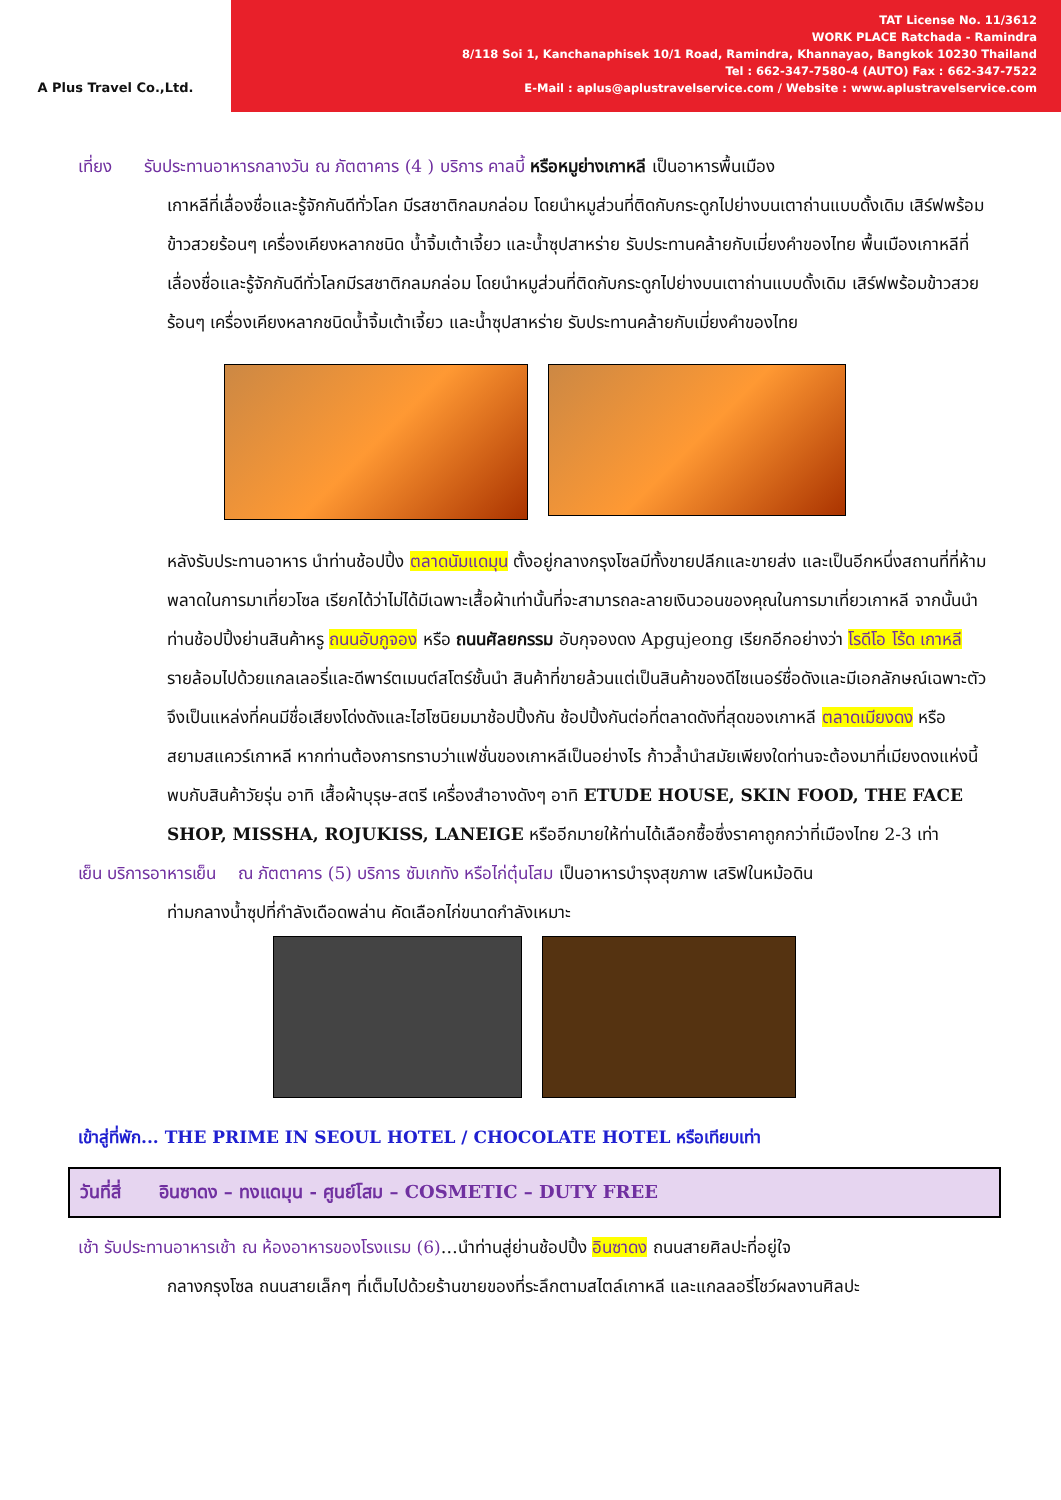A Plus Travel Co.,Ltd.
TAT License No. 11/3612
WORK PLACE Ratchada - Ramindra
8/118 Soi 1, Kanchanaphisek 10/1 Road, Ramindra, Khannayao, Bangkok 10230 Thailand
Tel : 662-347-7580-4 (AUTO) Fax : 662-347-7522
E-Mail : aplus@aplustravelservice.com / Website : www.aplustravelservice.com
เที่ยง รับประทานอาหารกลางวัน ณ ภัตตาคาร (4 ) บริการ คาลบี้ หรือหมูย่างเกาหลี เป็นอาหารพื้นเมือง
เกาหลีที่เลื่องชื่อและรู้จักกันดีทั่วโลก มีรสชาติกลมกล่อม โดยนำหมูส่วนที่ติดกับกระดูกไปย่างบนเตาถ่านแบบดั้งเดิม เสิร์ฟพร้อมข้าวสวยร้อนๆ เครื่องเคียงหลากชนิด น้ำจิ้มเต้าเจี้ยว และน้ำซุปสาหร่าย รับประทานคล้ายกับเมี่ยงคำของไทย พื้นเมืองเกาหลีที่เลื่องชื่อและรู้จักกันดีทั่วโลกมีรสชาติกลมกล่อม โดยนำหมูส่วนที่ติดกับกระดูกไปย่างบนเตาถ่านแบบดั้งเดิม เสิร์ฟพร้อมข้าวสวยร้อนๆ เครื่องเคียงหลากชนิดน้ำจิ้มเต้าเจี้ยว และน้ำซุปสาหร่าย รับประทานคล้ายกับเมี่ยงคำของไทย
หลังรับประทานอาหาร นำท่านช้อปปิ้ง ตลาดนัมแดมุน ตั้งอยู่กลางกรุงโซลมีทั้งขายปลีกและขายส่ง และเป็นอีกหนึ่งสถานที่ที่ห้ามพลาดในการมาเที่ยวโซล เรียกได้ว่าไม่ได้มีเฉพาะเสื้อผ้าเท่านั้นที่จะสามารถละลายเงินวอนของคุณในการมาเที่ยวเกาหลี จากนั้นนำท่านช้อปปิ้งย่านสินค้าหรู ถนนอับกูจอง หรือ ถนนศัลยกรรม อับกุจองดง Apgujeong เรียกอีกอย่างว่า โรดีโอ โร้ด เกาหลี รายล้อมไปด้วยแกลเลอรี่และดีพาร์ตเมนต์สโตร์ชั้นนำ สินค้าที่ขายล้วนแต่เป็นสินค้าของดีไซเนอร์ชื่อดังและมีเอกลักษณ์เฉพาะตัว จึงเป็นแหล่งที่คนมีชื่อเสียงโด่งดังและไฮโซนิยมมาช้อปปิ้งกัน ช้อปปิ้งกันต่อที่ตลาดดังที่สุดของเกาหลี ตลาดเมียงดง หรือสยามสแควร์เกาหลี หากท่านต้องการทราบว่าแฟชั่นของเกาหลีเป็นอย่างไร ก้าวล้ำนำสมัยเพียงใดท่านจะต้องมาที่เมียงดงแห่งนี้พบกับสินค้าวัยรุ่น อาทิ เสื้อผ้าบุรุษ-สตรี เครื่องสำอางดังๆ อาทิ ETUDE HOUSE, SKIN FOOD, THE FACE SHOP, MISSHA, ROJUKISS, LANEIGE หรืออีกมายให้ท่านได้เลือกซื้อซึ่งราคาถูกกว่าที่เมืองไทย 2-3 เท่า
เย็น บริการอาหารเย็น ณ ภัตตาคาร (5) บริการ ซัมเกทัง หรือไก่ตุ๋นโสม เป็นอาหารบำรุงสุขภาพ เสริฟในหม้อดิน
ท่ามกลางน้ำซุปที่กำลังเดือดพล่าน คัดเลือกไก่ขนาดกำลังเหมาะ
เข้าสู่ที่พัก... THE PRIME IN SEOUL HOTEL / CHOCOLATE HOTEL หรือเทียบเท่า
วันที่สี่ อินซาดง – ทงแดมุน - ศูนย์โสม – COSMETIC – DUTY FREE
เช้า รับประทานอาหารเช้า ณ ห้องอาหารของโรงแรม (6)…นำท่านสู่ย่านช้อปปิ้ง อินซาดง ถนนสายศิลปะที่อยู่ใจ
กลางกรุงโซล ถนนสายเล็กๆ ที่เต็มไปด้วยร้านขายของที่ระลึกตามสไตล์เกาหลี และแกลลอรี่โชว์ผลงานศิลปะ